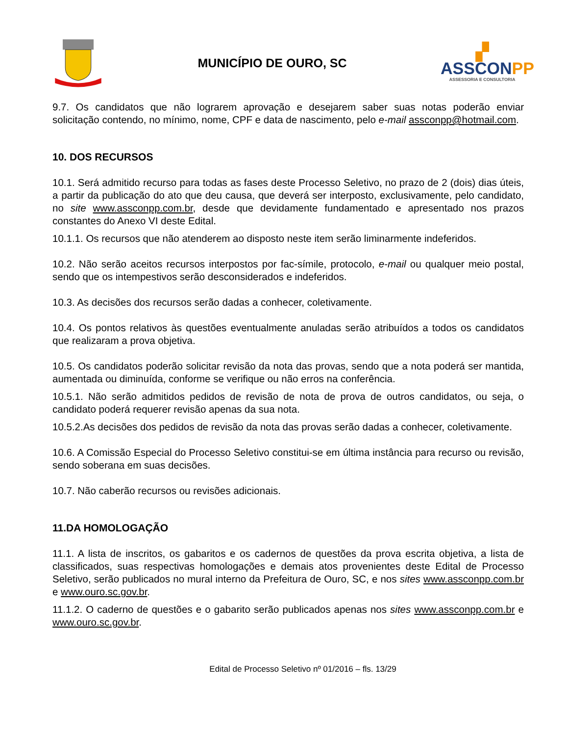MUNICÍPIO DE OURO, SC
▞
ASSCONPP
ASSESSORIA E CONSULTORIA
9.7. Os candidatos que não lograrem aprovação e desejarem saber suas notas poderão enviar solicitação contendo, no mínimo, nome, CPF e data de nascimento, pelo e-mail assconpp@hotmail.com.
10. DOS RECURSOS
10.1. Será admitido recurso para todas as fases deste Processo Seletivo, no prazo de 2 (dois) dias úteis, a partir da publicação do ato que deu causa, que deverá ser interposto, exclusivamente, pelo candidato, no site www.assconpp.com.br, desde que devidamente fundamentado e apresentado nos prazos constantes do Anexo VI deste Edital.
10.1.1. Os recursos que não atenderem ao disposto neste item serão liminarmente indeferidos.
10.2. Não serão aceitos recursos interpostos por fac-símile, protocolo, e-mail ou qualquer meio postal, sendo que os intempestivos serão desconsiderados e indeferidos.
10.3. As decisões dos recursos serão dadas a conhecer, coletivamente.
10.4. Os pontos relativos às questões eventualmente anuladas serão atribuídos a todos os candidatos que realizaram a prova objetiva.
10.5. Os candidatos poderão solicitar revisão da nota das provas, sendo que a nota poderá ser mantida, aumentada ou diminuída, conforme se verifique ou não erros na conferência.
10.5.1. Não serão admitidos pedidos de revisão de nota de prova de outros candidatos, ou seja, o candidato poderá requerer revisão apenas da sua nota.
10.5.2.As decisões dos pedidos de revisão da nota das provas serão dadas a conhecer, coletivamente.
10.6. A Comissão Especial do Processo Seletivo constitui-se em última instância para recurso ou revisão, sendo soberana em suas decisões.
10.7. Não caberão recursos ou revisões adicionais.
11.DA HOMOLOGAÇÃO
11.1. A lista de inscritos, os gabaritos e os cadernos de questões da prova escrita objetiva, a lista de classificados, suas respectivas homologações e demais atos provenientes deste Edital de Processo Seletivo, serão publicados no mural interno da Prefeitura de Ouro, SC, e nos sites www.assconpp.com.br e www.ouro.sc.gov.br.
11.1.2. O caderno de questões e o gabarito serão publicados apenas nos sites www.assconpp.com.br e www.ouro.sc.gov.br.
Edital de Processo Seletivo nº 01/2016 – fls. 13/29